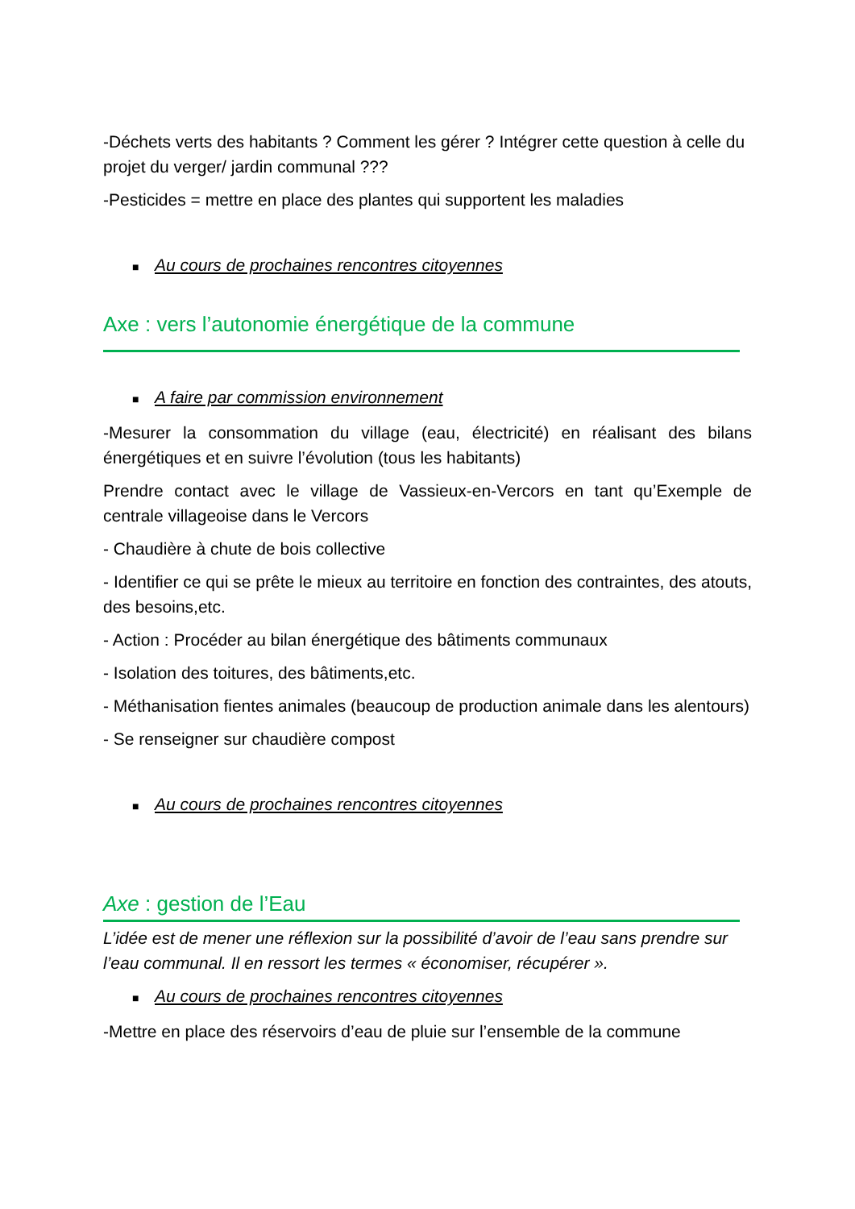-Déchets verts des habitants ? Comment les gérer ? Intégrer cette question à celle du projet du verger/ jardin communal ???
-Pesticides = mettre en place des plantes qui supportent les maladies
■ Au cours de prochaines rencontres citoyennes
Axe : vers l’autonomie énergétique de la commune
■ A faire par commission environnement
-Mesurer la consommation du village (eau, électricité) en réalisant des bilans énergétiques et en suivre l’évolution (tous les habitants)
Prendre contact avec le village de Vassieux-en-Vercors en tant qu’Exemple de centrale villageoise dans le Vercors
- Chaudière à chute de bois collective
- Identifier ce qui se prête le mieux au territoire en fonction des contraintes, des atouts, des besoins,etc.
- Action : Procéder au bilan énergétique des bâtiments communaux
- Isolation des toitures, des bâtiments,etc.
- Méthanisation fientes animales (beaucoup de production animale dans les alentours)
- Se renseigner sur chaudière compost
■ Au cours de prochaines rencontres citoyennes
Axe : gestion de l’Eau
L’idée est de mener une réflexion sur la possibilité d’avoir de l’eau sans prendre sur l’eau communal. Il en ressort les termes « économiser, récupérer ».
■ Au cours de prochaines rencontres citoyennes
-Mettre en place des réservoirs d’eau de pluie sur l’ensemble de la commune